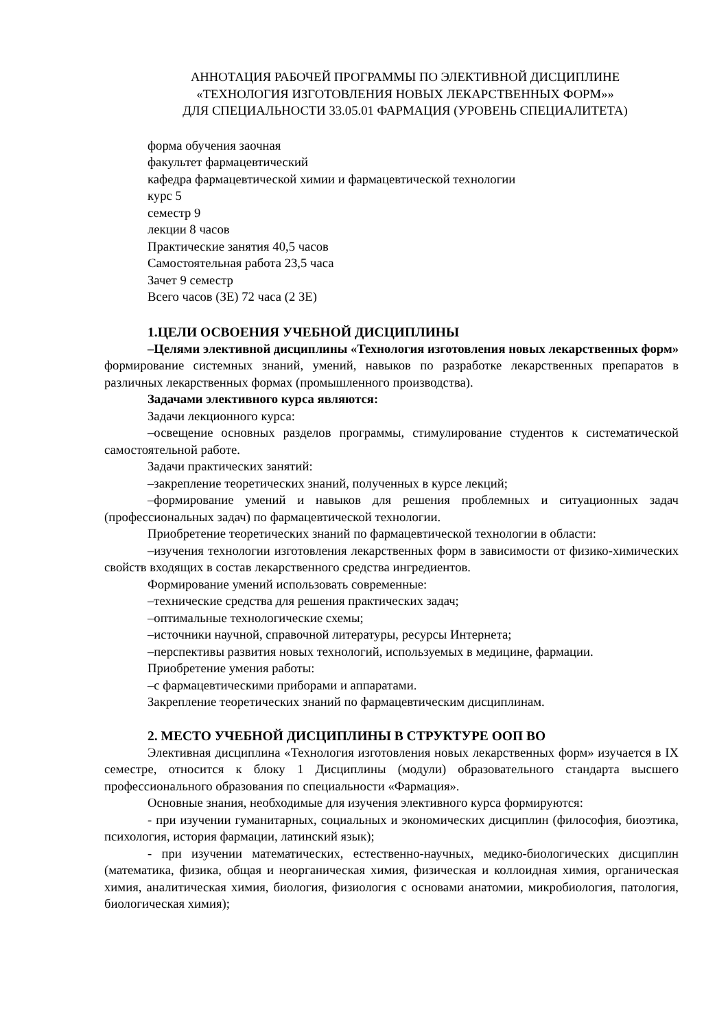АННОТАЦИЯ РАБОЧЕЙ ПРОГРАММЫ ПО ЭЛЕКТИВНОЙ ДИСЦИПЛИНЕ
«ТЕХНОЛОГИЯ ИЗГОТОВЛЕНИЯ НОВЫХ ЛЕКАРСТВЕННЫХ ФОРМ»»
ДЛЯ СПЕЦИАЛЬНОСТИ 33.05.01 ФАРМАЦИЯ (УРОВЕНЬ СПЕЦИАЛИТЕТА)
форма обучения заочная
факультет фармацевтический
кафедра фармацевтической химии и фармацевтической технологии
курс 5
семестр 9
лекции 8 часов
Практические занятия 40,5 часов
Самостоятельная работа 23,5 часа
Зачет 9 семестр
Всего часов (ЗЕ) 72 часа (2 ЗЕ)
1.ЦЕЛИ ОСВОЕНИЯ УЧЕБНОЙ ДИСЦИПЛИНЫ
–Целями элективной дисциплины «Технология изготовления новых лекарственных форм» формирование системных знаний, умений, навыков по разработке лекарственных препаратов в различных лекарственных формах (промышленного производства).
Задачами элективного курса являются:
Задачи лекционного курса:
–освещение основных разделов программы, стимулирование студентов к систематической самостоятельной работе.
Задачи практических занятий:
–закрепление теоретических знаний, полученных в курсе лекций;
–формирование умений и навыков для решения проблемных и ситуационных задач (профессиональных задач) по фармацевтической технологии.
Приобретение теоретических знаний по фармацевтической технологии в области:
–изучения технологии изготовления лекарственных форм в зависимости от физико-химических свойств входящих в состав лекарственного средства ингредиентов.
Формирование умений использовать современные:
–технические средства для решения практических задач;
–оптимальные технологические схемы;
–источники научной, справочной литературы, ресурсы Интернета;
–перспективы развития новых технологий, используемых в медицине, фармации.
Приобретение умения работы:
–с фармацевтическими приборами и аппаратами.
Закрепление теоретических знаний по фармацевтическим дисциплинам.
2. МЕСТО УЧЕБНОЙ ДИСЦИПЛИНЫ В СТРУКТУРЕ ООП ВО
Элективная дисциплина «Технология изготовления новых лекарственных форм» изучается в IX семестре, относится к блоку 1 Дисциплины (модули) образовательного стандарта высшего профессионального образования по специальности «Фармация».
Основные знания, необходимые для изучения элективного курса формируются:
- при изучении гуманитарных, социальных и экономических дисциплин (философия, биоэтика, психология, история фармации, латинский язык);
- при изучении математических, естественно-научных, медико-биологических дисциплин (математика, физика, общая и неорганическая химия, физическая и коллоидная химия, органическая химия, аналитическая химия, биология, физиология с основами анатомии, микробиология, патология, биологическая химия);